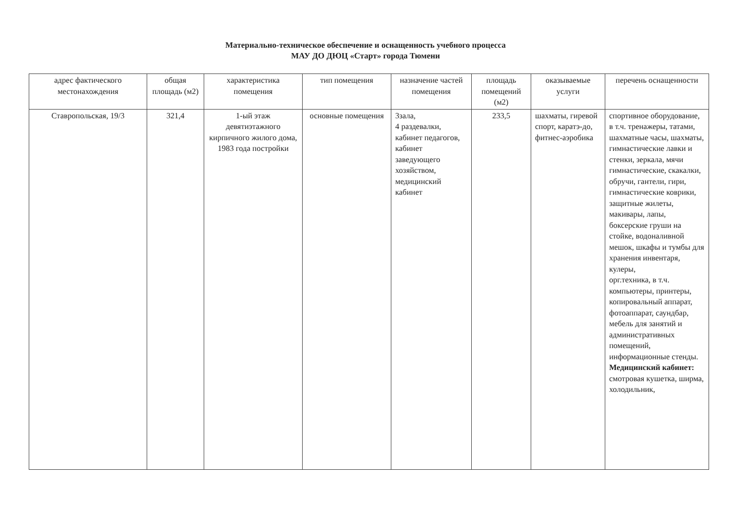Материально-техническое обеспечение и оснащенность учебного процесса
МАУ ДО ДЮЦ «Старт» города Тюмени
| адрес фактического местонахождения | общая площадь (м2) | характеристика помещения | тип помещения | назначение частей помещения | площадь помещений (м2) | оказываемые услуги | перечень оснащенности |
| --- | --- | --- | --- | --- | --- | --- | --- |
| Ставропольская, 19/3 | 321,4 | 1-ый этаж девятиэтажного кирпичного жилого дома, 1983 года постройки | основные помещения | 3зала, 4 раздевалки, кабинет педагогов, кабинет заведующего хозяйством, медицинский кабинет | 233,5 | шахматы, гиревой спорт, каратэ-до, фитнес-аэробика | спортивное оборудование, в т.ч. тренажеры, татами, шахматные часы, шахматы, гимнастические лавки и стенки, зеркала, мячи гимнастические, скакалки, обручи, гантели, гири, гимнастические коврики, защитные жилеты, макивары, лапы, боксерские груши на стойке, водоналивной мешок, шкафы и тумбы для хранения инвентаря, кулеры, орг.техника, в т.ч. компьютеры, принтеры, копировальный аппарат, фотоаппарат, саундбар, мебель для занятий и административных помещений, информационные стенды. Медицинский кабинет: смотровая кушетка, ширма, холодильник, |